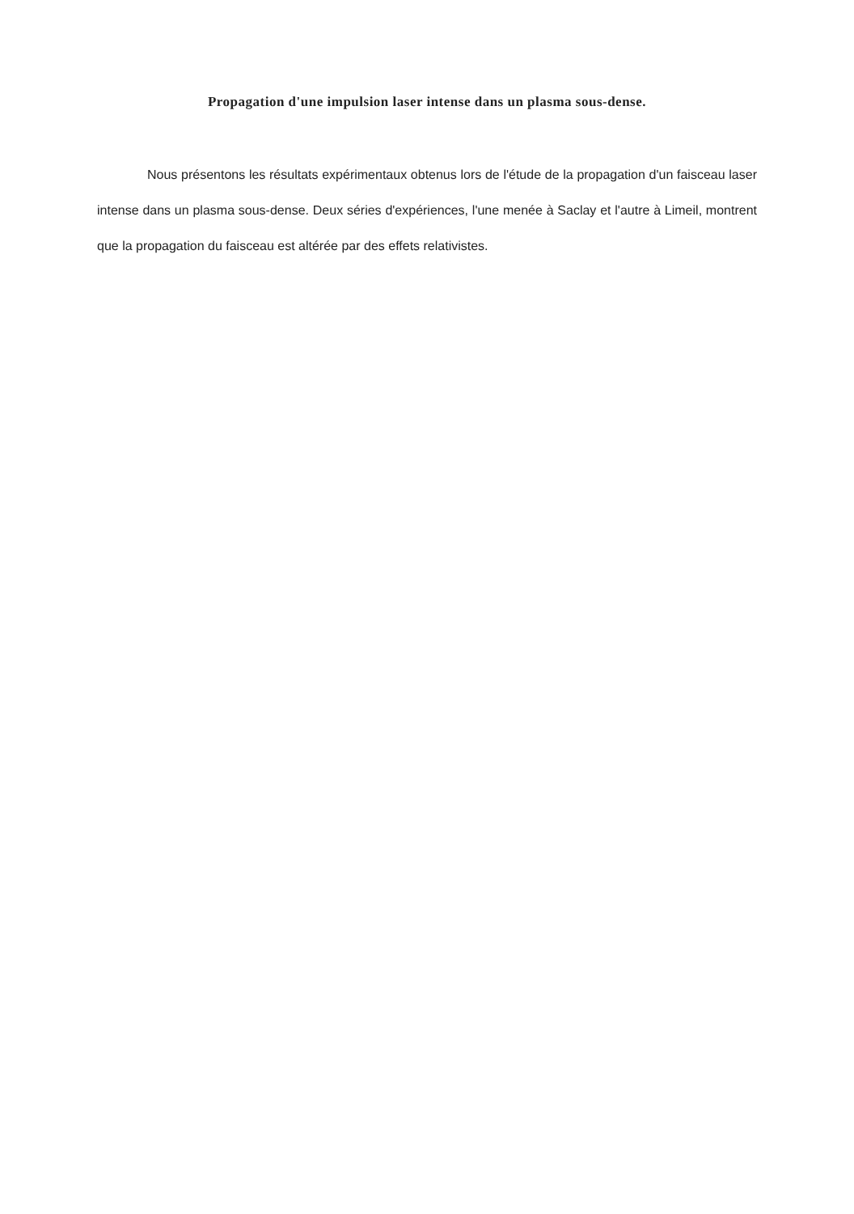Propagation d'une impulsion laser intense dans un plasma sous-dense.
Nous présentons les résultats expérimentaux obtenus lors de l'étude de la propagation d'un faisceau laser intense dans un plasma sous-dense. Deux séries d'expériences, l'une menée à Saclay et l'autre à Limeil, montrent que la propagation du faisceau est altérée par des effets relativistes.